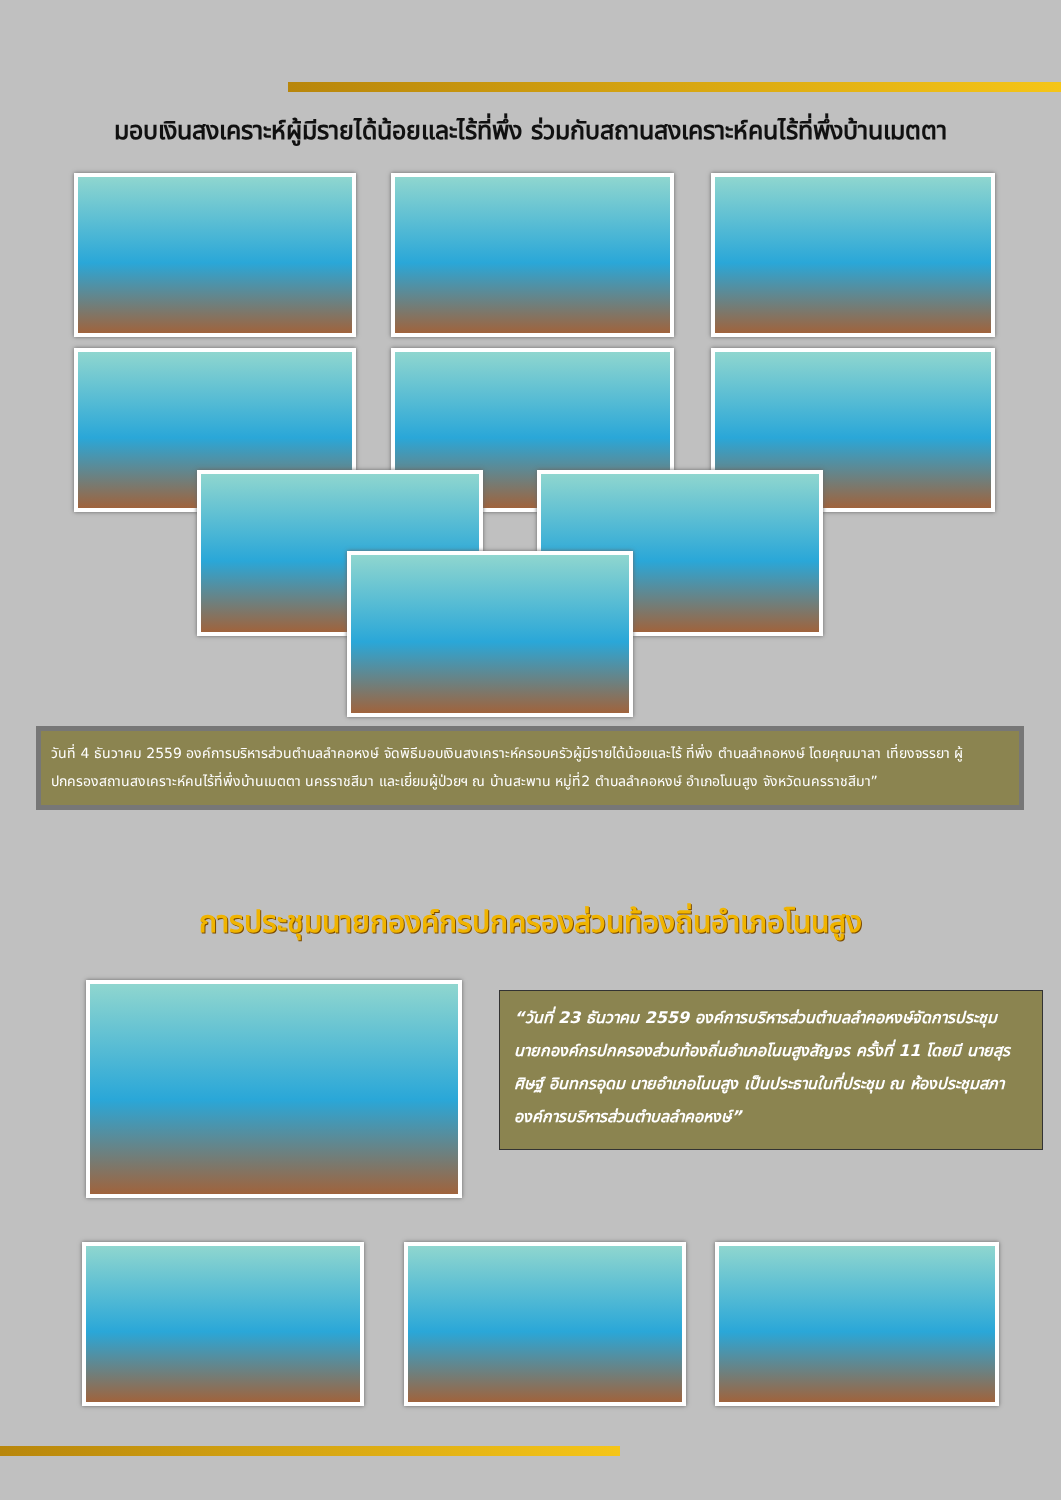มอบเงินสงเคราะห์ผู้มีรายได้น้อยและไร้ที่พึ่ง ร่วมกับสถานสงเคราะห์คนไร้ที่พึ่งบ้านเมตตา
วันที่ 4 ธันวาคม 2559 องค์การบริหารส่วนตำบลลำคอหงษ์ จัดพิธีมอบเงินสงเคราะห์ครอบครัวผู้มีรายได้น้อยและไร้ ที่พึ่ง ตำบลลำคอหงษ์ โดยคุณมาลา เที่ยงจรรยา ผู้ปกครองสถานสงเคราะห์คนไร้ที่พึ่งบ้านเมตตา นครราชสีมา และเยี่ยมผู้ป่วยฯ ณ บ้านสะพาน หมู่ที่2 ตำบลลำคอหงษ์ อำเภอโนนสูง จังหวัดนครราชสีมา”
การประชุมนายกองค์กรปกครองส่วนท้องถิ่นอำเภอโนนสูง
“วันที่ 23 ธันวาคม 2559 องค์การบริหารส่วนตำบลลำคอหงษ์จัดการประชุม นายกองค์กรปกครองส่วนท้องถิ่นอำเภอโนนสูงสัญจร ครั้งที่ 11 โดยมี นายสุรศิษฐ์ อินทกรอุดม นายอำเภอโนนสูง เป็นประธานในที่ประชุม ณ ห้องประชุมสภาองค์การบริหารส่วนตำบลลำคอหงษ์”